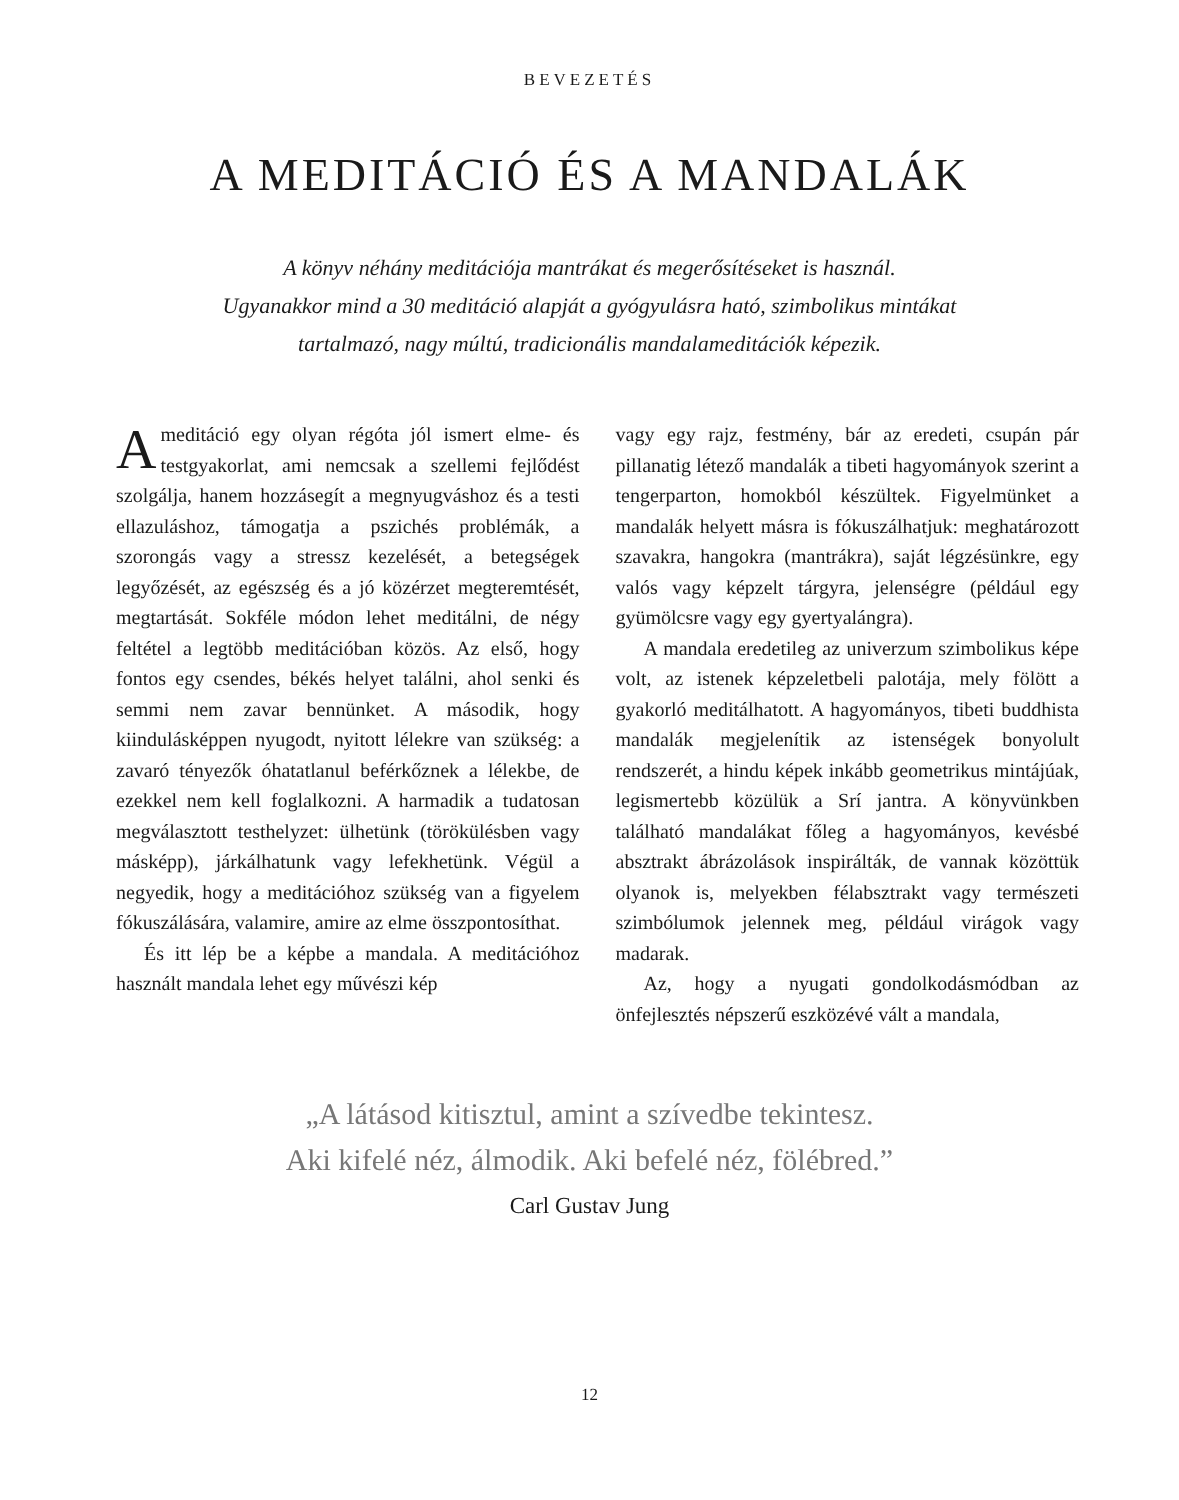BEVEZETÉS
A MEDITÁCIÓ ÉS A MANDALÁK
A könyv néhány meditációja mantrákat és megerősítéseket is használ.
Ugyanakkor mind a 30 meditáció alapját a gyógyulásra ható, szimbolikus mintákat
tartalmazó, nagy múltú, tradicionális mandalameditációk képezik.
Ameditáció egy olyan régóta jól ismert elme- és testgyakorlat, ami nemcsak a szellemi fejlődést szolgálja, hanem hozzásegít a megnyugváshoz és a testi ellazuláshoz, támogatja a pszichés problémák, a szorongás vagy a stressz kezelését, a betegségek legyőzését, az egészség és a jó közérzet megteremtését, megtartását. Sokféle módon lehet meditálni, de négy feltétel a legtöbb meditációban közös. Az első, hogy fontos egy csendes, békés helyet találni, ahol senki és semmi nem zavar bennünket. A második, hogy kiindulásképpen nyugodt, nyitott lélekre van szükség: a zavaró tényezők óhatatlanul beférkőznek a lélekbe, de ezekkel nem kell foglalkozni. A harmadik a tudatosan megválasztott testhelyzet: ülhetünk (törökülésben vagy másképp), járkálhatunk vagy lefekhetünk. Végül a negyedik, hogy a meditációhoz szükség van a figyelem fókuszálására, valamire, amire az elme összpontosíthat.
És itt lép be a képbe a mandala. A meditációhoz használt mandala lehet egy művészi kép
vagy egy rajz, festmény, bár az eredeti, csupán pár pillanatig létező mandalák a tibeti hagyományok szerint a tengerparton, homokból készültek. Figyelmünket a mandalák helyett másra is fókuszálhatjuk: meghatározott szavakra, hangokra (mantrákra), saját légzésünkre, egy valós vagy képzelt tárgyra, jelenségre (például egy gyümölcsre vagy egy gyertyalángra).
A mandala eredetileg az univerzum szimbolikus képe volt, az istenek képzeletbeli palotája, mely fölött a gyakorló meditálhatott. A hagyományos, tibeti buddhista mandalák megjelenítik az istenségek bonyolult rendszerét, a hindu képek inkább geometrikus mintájúak, legismertebb közülük a Srí jantra. A könyvünkben található mandalákat főleg a hagyományos, kevésbé absztrakt ábrázolások inspirálták, de vannak közöttük olyanok is, melyekben félabsztrakt vagy természeti szimbólumok jelennek meg, például virágok vagy madarak.
Az, hogy a nyugati gondolkodásmódban az önfejlesztés népszerű eszközévé vált a mandala,
„A látásod kitisztul, amint a szívedbe tekintesz.
Aki kifelé néz, álmodik. Aki befelé néz, fölébred.”
Carl Gustav Jung
12